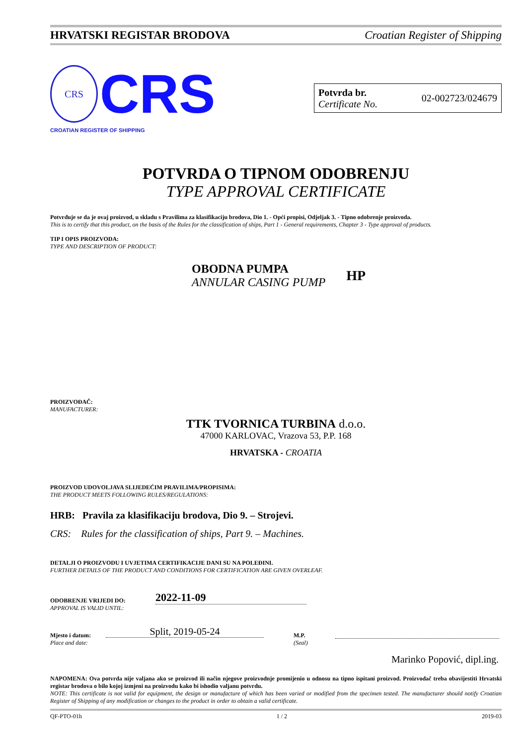HRVATSKI REGISTAR BRODOVA Croatian Register of Shipping
CRS CRS
CROATIAN REGISTER OF SHIPPING
Potvrda br.
Certificate No.
02-002723/024679
POTVRDA O TIPNOM ODOBRENJU
TYPE APPROVAL CERTIFICATE
Potvrđuje se da je ovaj proizvod, u skladu s Pravilima za klasifikaciju brodova, Dio 1. - Opći propisi, Odjeljak 3. - Tipno odobrenje proizvoda.
This is to certify that this product, on the basis of the Rules for the classification of ships, Part 1 - General requirements, Chapter 3 - Type approval of products.
TIP I OPIS PROIZVODA:
TYPE AND DESCRIPTION OF PRODUCT:
OBODNA PUMPA
ANNULAR CASING PUMP
HP
PROIZVOĐAČ:
MANUFACTURER:
TTK TVORNICA TURBINA d.o.o.
47000 KARLOVAC, Vrazova 53, P.P. 168
HRVATSKA - CROATIA
PROIZVOD UDOVOLJAVA SLIJEDEĆIM PRAVILIMA/PROPISIMA:
THE PRODUCT MEETS FOLLOWING RULES/REGULATIONS:
HRB: Pravila za klasifikaciju brodova, Dio 9. – Strojevi.
CRS: Rules for the classification of ships, Part 9. – Machines.
DETALJI O PROIZVODU I UVJETIMA CERTIFIKACIJE DANI SU NA POLEĐINI.
FURTHER DETAILS OF THE PRODUCT AND CONDITIONS FOR CERTIFICATION ARE GIVEN OVERLEAF.
ODOBRENJE VRIJEDI DO:
APPROVAL IS VALID UNTIL:
2022-11-09
Mjesto i datum:
Place and date:
Split, 2019-05-24
M.P.
(Seal)
Marinko Popović, dipl.ing.
NAPOMENA: Ova potvrda nije valjana ako se proizvod ili način njegove proizvodnje promijenio u odnosu na tipno ispitani proizvod. Proizvođač treba obavijestiti Hrvatski registar brodova o bilo kojoj izmjeni na proizvodu kako bi ishodio valjanu potvrdu.
NOTE: This certificate is not valid for equipment, the design or manufacture of which has been varied or modified from the specimen tested. The manufacturer should notify Croatian Register of Shipping of any modification or changes to the product in order to obtain a valid certificate.
QF-PTO-01h 1 / 2 2019-03